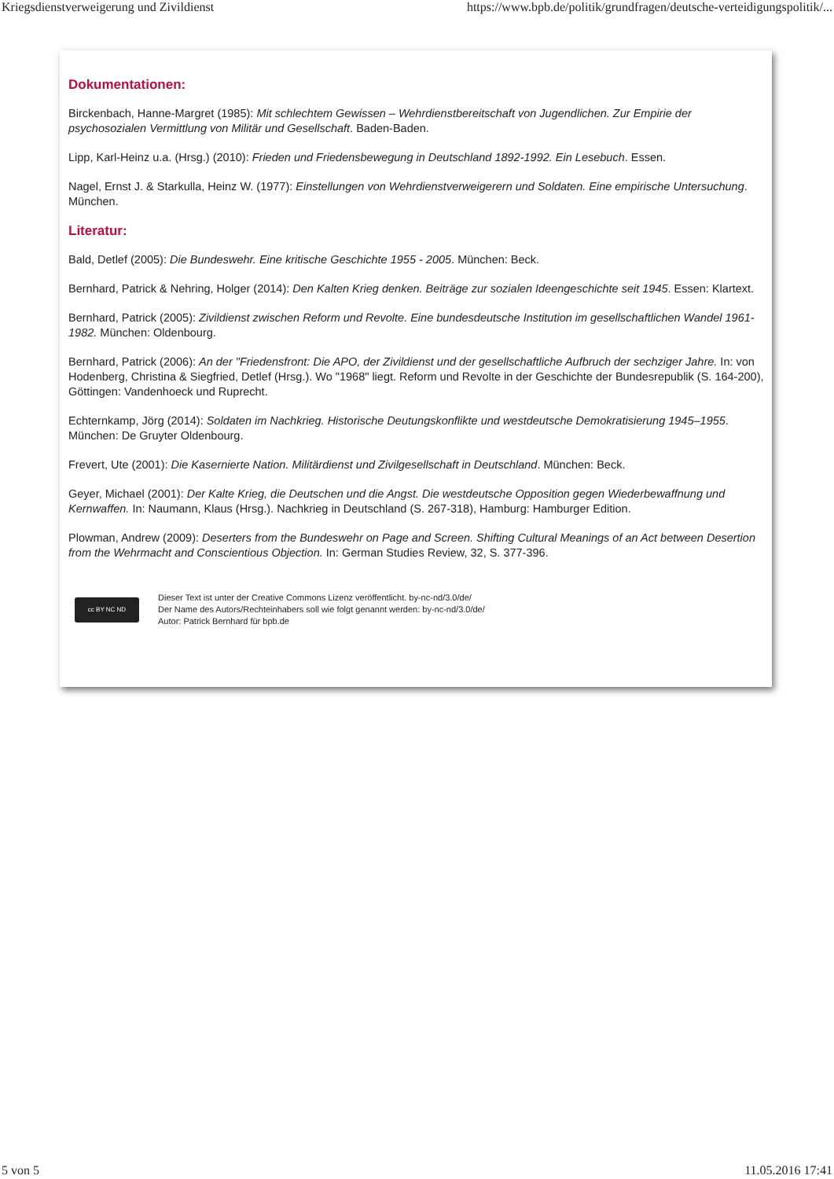Kriegsdienstverweigerung und Zivildienst https://www.bpb.de/politik/grundfragen/deutsche-verteidigungspolitik/...
Dokumentationen:
Birckenbach, Hanne-Margret (1985): Mit schlechtem Gewissen – Wehrdienstbereitschaft von Jugendlichen. Zur Empirie der psychosozialen Vermittlung von Militär und Gesellschaft. Baden-Baden.
Lipp, Karl-Heinz u.a. (Hrsg.) (2010): Frieden und Friedensbewegung in Deutschland 1892-1992. Ein Lesebuch. Essen.
Nagel, Ernst J. & Starkulla, Heinz W. (1977): Einstellungen von Wehrdienstverweigerern und Soldaten. Eine empirische Untersuchung. München.
Literatur:
Bald, Detlef (2005): Die Bundeswehr. Eine kritische Geschichte 1955 - 2005. München: Beck.
Bernhard, Patrick & Nehring, Holger (2014): Den Kalten Krieg denken. Beiträge zur sozialen Ideengeschichte seit 1945. Essen: Klartext.
Bernhard, Patrick (2005): Zivildienst zwischen Reform und Revolte. Eine bundesdeutsche Institution im gesellschaftlichen Wandel 1961-1982. München: Oldenbourg.
Bernhard, Patrick (2006): An der "Friedensfront: Die APO, der Zivildienst und der gesellschaftliche Aufbruch der sechziger Jahre. In: von Hodenberg, Christina & Siegfried, Detlef (Hrsg.). Wo "1968" liegt. Reform und Revolte in der Geschichte der Bundesrepublik (S. 164-200), Göttingen: Vandenhoeck und Ruprecht.
Echternkamp, Jörg (2014): Soldaten im Nachkrieg. Historische Deutungskonflikte und westdeutsche Demokratisierung 1945–1955. München: De Gruyter Oldenbourg.
Frevert, Ute (2001): Die Kasernierte Nation. Militärdienst und Zivilgesellschaft in Deutschland. München: Beck.
Geyer, Michael (2001): Der Kalte Krieg, die Deutschen und die Angst. Die westdeutsche Opposition gegen Wiederbewaffnung und Kernwaffen. In: Naumann, Klaus (Hrsg.). Nachkrieg in Deutschland (S. 267-318), Hamburg: Hamburger Edition.
Plowman, Andrew (2009): Deserters from the Bundeswehr on Page and Screen. Shifting Cultural Meanings of an Act between Desertion from the Wehrmacht and Conscientious Objection. In: German Studies Review, 32, S. 377-396.
cc BY NC ND
Dieser Text ist unter der Creative Commons Lizenz veröffentlicht. by-nc-nd/3.0/de/
Der Name des Autors/Rechteinhabers soll wie folgt genannt werden: by-nc-nd/3.0/de/
Autor: Patrick Bernhard für bpb.de
5 von 5 11.05.2016 17:41